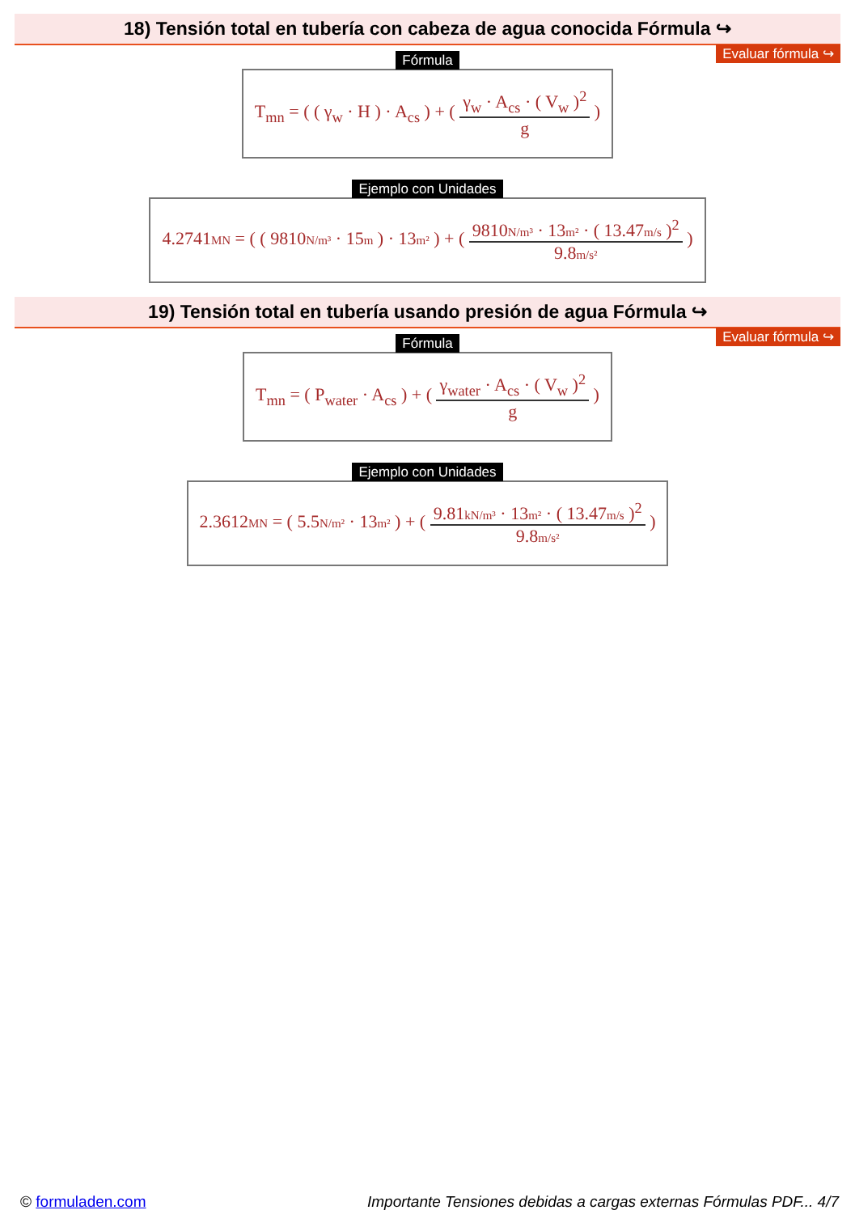18) Tensión total en tubería con cabeza de agua conocida Fórmula ↪
Evaluar fórmula ↪
Fórmula
T<sub>mn</sub> = ( ( γ<sub>w</sub> · H ) · A<sub>cs</sub> ) + (
γ<sub>w</sub> · A<sub>cs</sub> · ( V<sub>w</sub> )<sup>2</sup>
g
)
Ejemplo con Unidades
4.2741MN = ( ( 9810N/m³ · 15m ) · 13m² ) + (
9810N/m³ · 13m² · ( 13.47m/s )<sup>2</sup>
9.8m/s²
)
19) Tensión total en tubería usando presión de agua Fórmula ↪
Evaluar fórmula ↪
Fórmula
T<sub>mn</sub> = ( P<sub>water</sub> · A<sub>cs</sub> ) + (
γ<sub>water</sub> · A<sub>cs</sub> · ( V<sub>w</sub> )<sup>2</sup>
g
)
Ejemplo con Unidades
2.3612MN = ( 5.5N/m² · 13m² ) + (
9.81kN/m³ · 13m² · ( 13.47m/s )<sup>2</sup>
9.8m/s²
)
© formuladen.com Importante Tensiones debidas a cargas externas Fórmulas PDF... 4/7